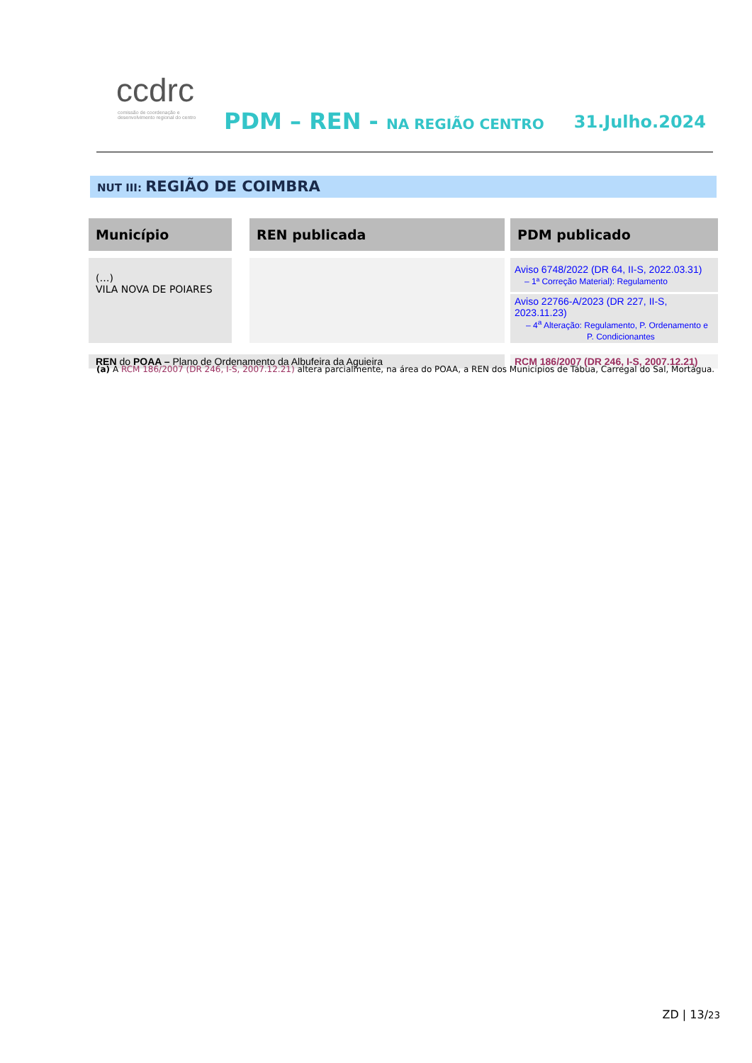ccdrc
comissão de coordenação e desenvolvimento regional do centro
PDM – REN - NA REGIÃO CENTRO 31.Julho.2024
NUT III: REGIÃO DE COIMBRA
| Município | REN publicada | PDM publicado |
| --- | --- | --- |
| (…) VILA NOVA DE POIARES | | Aviso 6748/2022 (DR 64, II-S, 2022.03.31) – 1ª Correção Material): Regulamento |
| | | Aviso 22766-A/2023 (DR 227, II-S, 2023.11.23) – 4<sup>a</sup> Alteração: Regulamento, P. Ordenamento e P. Condicionantes |
| REN do POAA – Plano de Ordenamento da Albufeira da Aguieira | | RCM 186/2007 (DR 246, I-S, 2007.12.21) |
(a) A RCM 186/2007 (DR 246, I-S, 2007.12.21) altera parcialmente, na área do POAA, a REN dos Municípios de Tábua, Carregal do Sal, Mortágua.
ZD | 13/23